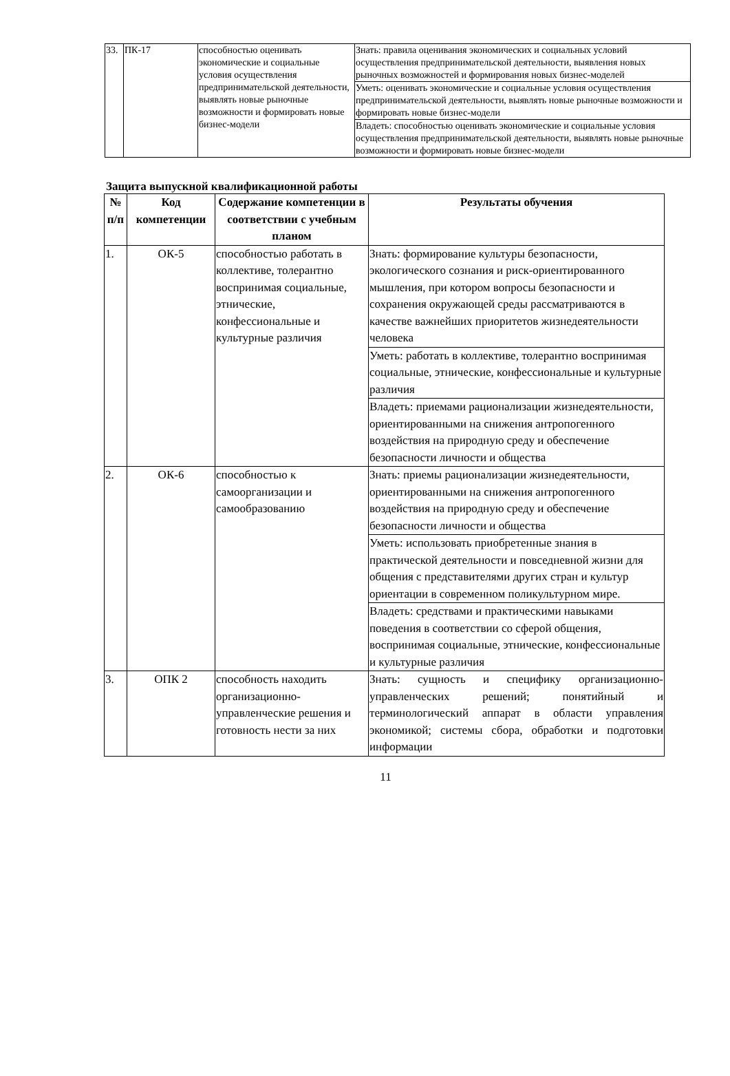| 33. | ПК-17 | способностью оценивать экономические и социальные условия осуществления предпринимательской деятельности, выявлять новые рыночные возможности и формировать новые бизнес-модели | Знать: правила оценивания экономических и социальных условий осуществления предпринимательской деятельности, выявления новых рыночных возможностей и формирования новых бизнес-моделей |
| | | | Уметь: оценивать экономические и социальные условия осуществления предпринимательской деятельности, выявлять новые рыночные возможности и формировать новые бизнес-модели |
| | | | Владеть: способностью оценивать экономические и социальные условия осуществления предпринимательской деятельности, выявлять новые рыночные возможности и формировать новые бизнес-модели |
Защита выпускной квалификационной работы
| № п/п | Код компетенции | Содержание компетенции в соответствии с учебным планом | Результаты обучения |
| --- | --- | --- | --- |
| 1. | ОК-5 | способностью работать в коллективе, толерантно воспринимая социальные, этнические, конфессиональные и культурные различия | Знать: формирование культуры безопасности, экологического сознания и риск-ориентированного мышления, при котором вопросы безопасности и сохранения окружающей среды рассматриваются в качестве важнейших приоритетов жизнедеятельности человека |
| | | | Уметь: работать в коллективе, толерантно воспринимая социальные, этнические, конфессиональные и культурные различия |
| | | | Владеть: приемами рационализации жизнедеятельности, ориентированными на снижения антропогенного воздействия на природную среду и обеспечение безопасности личности и общества |
| 2. | ОК-6 | способностью к самоорганизации и самообразованию | Знать: приемы рационализации жизнедеятельности, ориентированными на снижения антропогенного воздействия на природную среду и обеспечение безопасности личности и общества |
| | | | Уметь: использовать приобретенные знания в практической деятельности и повседневной жизни для общения с представителями других стран и культур ориентации в современном поликультурном мире. |
| | | | Владеть: средствами и практическими навыками поведения в соответствии со сферой общения, воспринимая социальные, этнические, конфессиональные и культурные различия |
| 3. | ОПК 2 | способность находить организационно-управленческие решения и готовность нести за них | Знать: сущность и специфику организационно-управленческих решений; понятийный и терминологический аппарат в области управления экономикой; системы сбора, обработки и подготовки информации |
11